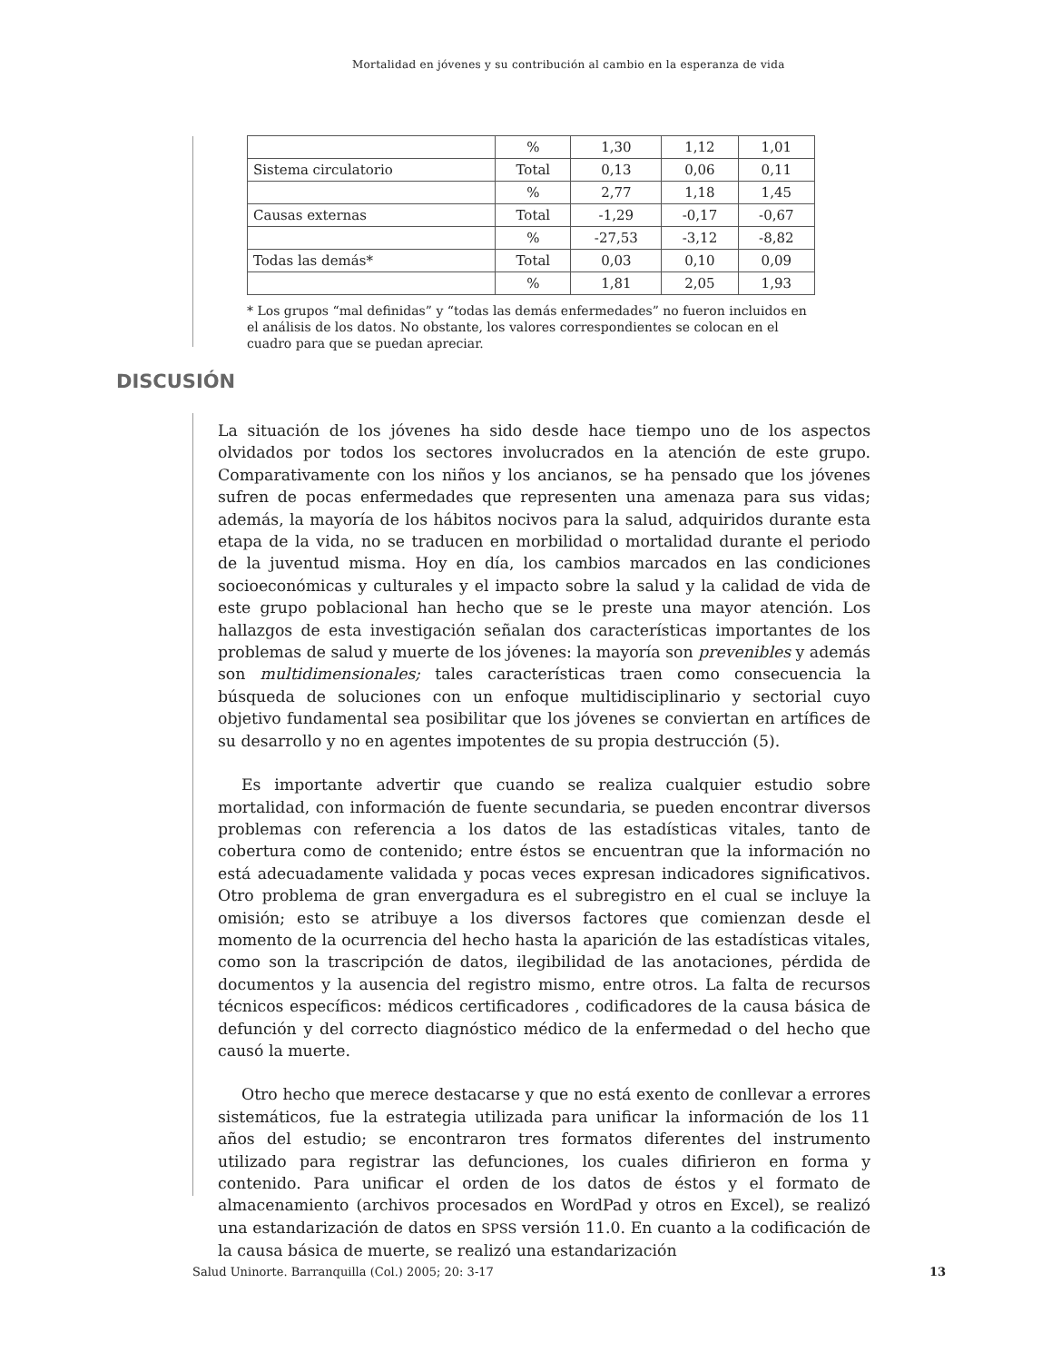Mortalidad en jóvenes y su contribución al cambio en la esperanza de vida
| | % | 1,30 | 1,12 | 1,01 |
| Sistema circulatorio | Total | 0,13 | 0,06 | 0,11 |
| | % | 2,77 | 1,18 | 1,45 |
| Causas externas | Total | -1,29 | -0,17 | -0,67 |
| | % | -27,53 | -3,12 | -8,82 |
| Todas las demás* | Total | 0,03 | 0,10 | 0,09 |
| | % | 1,81 | 2,05 | 1,93 |
* Los grupos “mal definidas” y “todas las demás enfermedades” no fueron incluidos en el análisis de los datos. No obstante, los valores correspondientes se colocan en el cuadro para que se puedan apreciar.
DISCUSIÓN
La situación de los jóvenes ha sido desde hace tiempo uno de los aspectos olvidados por todos los sectores involucrados en la atención de este grupo. Comparativamente con los niños y los ancianos, se ha pensado que los jóvenes sufren de pocas enfermedades que representen una amenaza para sus vidas; además, la mayoría de los hábitos nocivos para la salud, adquiridos durante esta etapa de la vida, no se traducen en morbilidad o mortalidad durante el periodo de la juventud misma. Hoy en día, los cambios marcados en las condiciones socioeconómicas y culturales y el impacto sobre la salud y la calidad de vida de este grupo poblacional han hecho que se le preste una mayor atención. Los hallazgos de esta investigación señalan dos características importantes de los problemas de salud y muerte de los jóvenes: la mayoría son prevenibles y además son multidimensionales; tales características traen como consecuencia la búsqueda de soluciones con un enfoque multidisciplinario y sectorial cuyo objetivo fundamental sea posibilitar que los jóvenes se conviertan en artífices de su desarrollo y no en agentes impotentes de su propia destrucción (5).
Es importante advertir que cuando se realiza cualquier estudio sobre mortalidad, con información de fuente secundaria, se pueden encontrar diversos problemas con referencia a los datos de las estadísticas vitales, tanto de cobertura como de contenido; entre éstos se encuentran que la información no está adecuadamente validada y pocas veces expresan indicadores significativos. Otro problema de gran envergadura es el subregistro en el cual se incluye la omisión; esto se atribuye a los diversos factores que comienzan desde el momento de la ocurrencia del hecho hasta la aparición de las estadísticas vitales, como son la trascripción de datos, ilegibilidad de las anotaciones, pérdida de documentos y la ausencia del registro mismo, entre otros. La falta de recursos técnicos específicos: médicos certificadores , codificadores de la causa básica de defunción y del correcto diagnóstico médico de la enfermedad o del hecho que causó la muerte.
Otro hecho que merece destacarse y que no está exento de conllevar a errores sistemáticos, fue la estrategia utilizada para unificar la información de los 11 años del estudio; se encontraron tres formatos diferentes del instrumento utilizado para registrar las defunciones, los cuales difirieron en forma y contenido. Para unificar el orden de los datos de éstos y el formato de almacenamiento (archivos procesados en WordPad y otros en Excel), se realizó una estandarización de datos en SPSS versión 11.0. En cuanto a la codificación de la causa básica de muerte, se realizó una estandarización
Salud Uninorte. Barranquilla (Col.) 2005; 20: 3-17 13